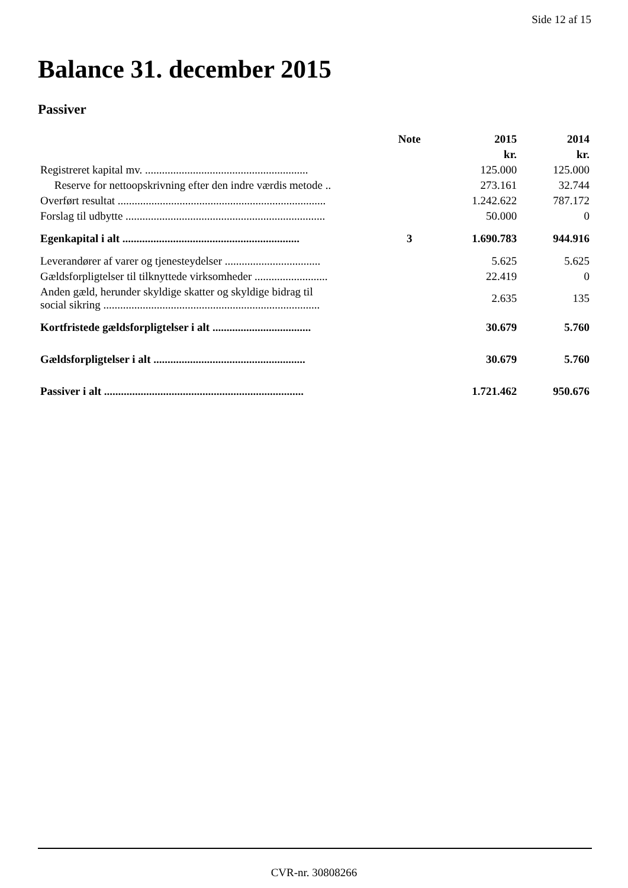Side 12 af 15
Balance 31. december 2015
Passiver
| | Note | 2015 | 2014 |
| --- | --- | --- | --- |
| | | kr. | kr. |
| Registreret kapital mv. .......................................................... | | 125.000 | 125.000 |
| Reserve for nettoopskrivning efter den indre værdis metode .. | | 273.161 | 32.744 |
| Overført resultat .......................................................................... | | 1.242.622 | 787.172 |
| Forslag til udbytte ....................................................................... | | 50.000 | 0 |
| Egenkapital i alt ............................................................... | 3 | 1.690.783 | 944.916 |
| Leverandører af varer og tjenesteydelser .................................. | | 5.625 | 5.625 |
| Gældsforpligtelser til tilknyttede virksomheder .......................... | | 22.419 | 0 |
| Anden gæld, herunder skyldige skatter og skyldige bidrag til social sikring ............................................................................. | | 2.635 | 135 |
| Kortfristede gældsforpligtelser i alt ................................... | | 30.679 | 5.760 |
| Gældsforpligtelser i alt ...................................................... | | 30.679 | 5.760 |
| Passiver i alt ....................................................................... | | 1.721.462 | 950.676 |
CVR-nr. 30808266